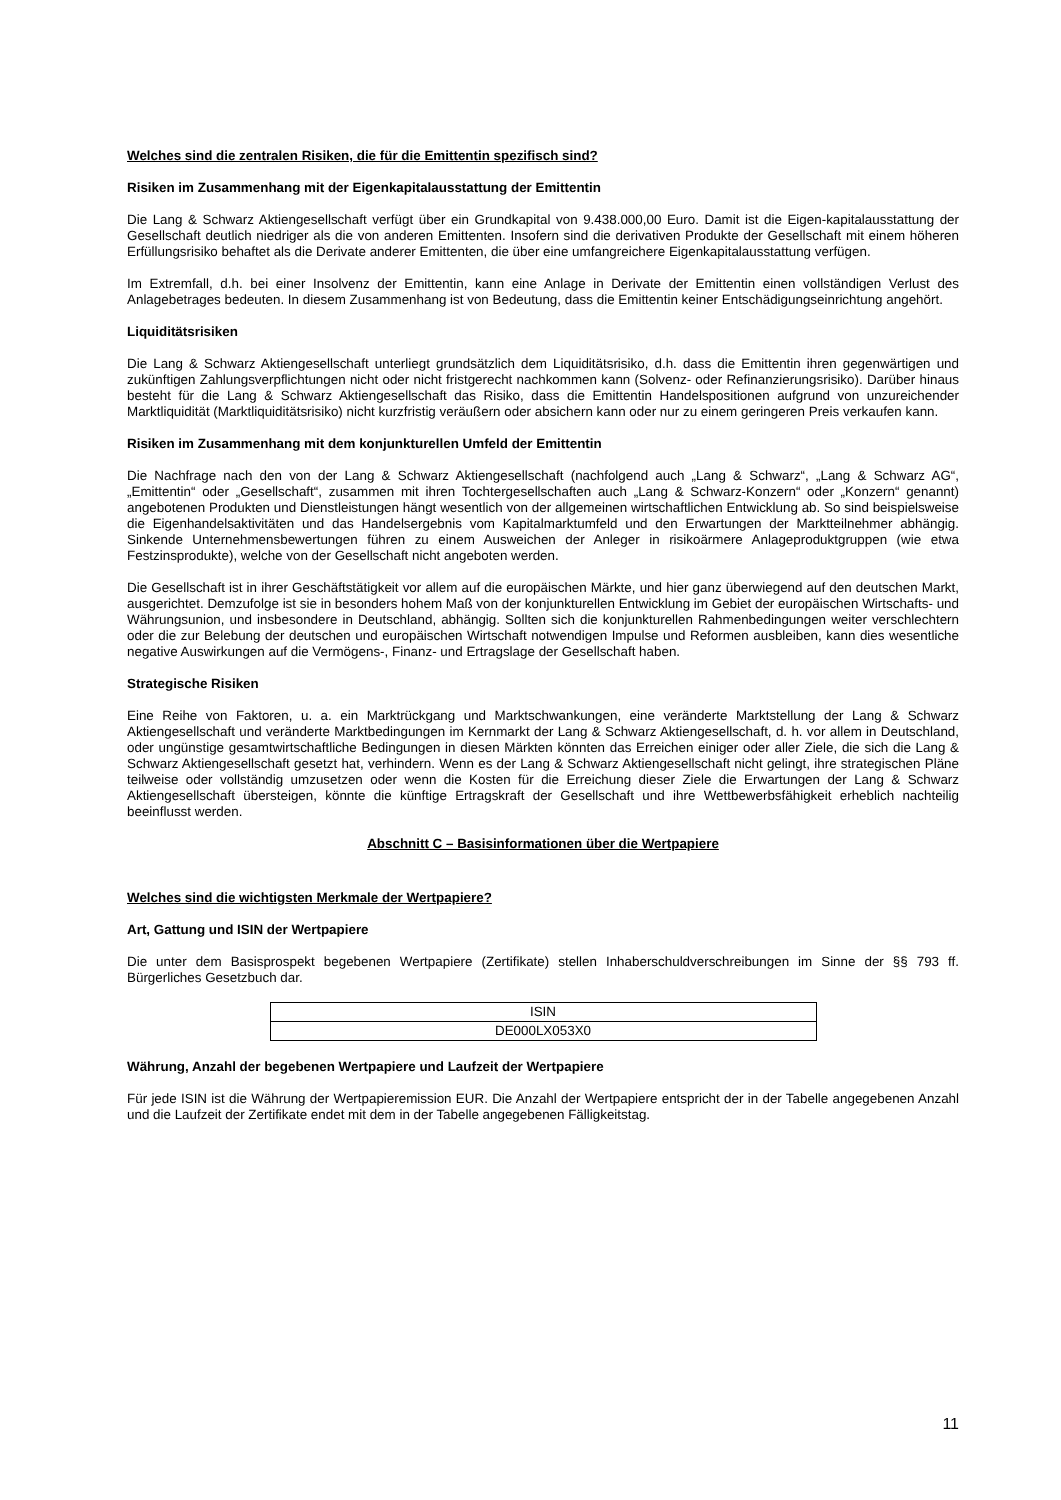Welches sind die zentralen Risiken, die für die Emittentin spezifisch sind?
Risiken im Zusammenhang mit der Eigenkapitalausstattung der Emittentin
Die Lang & Schwarz Aktiengesellschaft verfügt über ein Grundkapital von 9.438.000,00 Euro. Damit ist die Eigen-kapitalausstattung der Gesellschaft deutlich niedriger als die von anderen Emittenten. Insofern sind die derivativen Produkte der Gesellschaft mit einem höheren Erfüllungsrisiko behaftet als die Derivate anderer Emittenten, die über eine umfangreichere Eigenkapitalausstattung verfügen.
Im Extremfall, d.h. bei einer Insolvenz der Emittentin, kann eine Anlage in Derivate der Emittentin einen vollständigen Verlust des Anlagebetrages bedeuten. In diesem Zusammenhang ist von Bedeutung, dass die Emittentin keiner Entschädigungseinrichtung angehört.
Liquiditätsrisiken
Die Lang & Schwarz Aktiengesellschaft unterliegt grundsätzlich dem Liquiditätsrisiko, d.h. dass die Emittentin ihren gegenwärtigen und zukünftigen Zahlungsverpflichtungen nicht oder nicht fristgerecht nachkommen kann (Solvenz- oder Refinanzierungsrisiko). Darüber hinaus besteht für die Lang & Schwarz Aktiengesellschaft das Risiko, dass die Emittentin Handelspositionen aufgrund von unzureichender Marktliquidität (Marktliquiditätsrisiko) nicht kurzfristig veräußern oder absichern kann oder nur zu einem geringeren Preis verkaufen kann.
Risiken im Zusammenhang mit dem konjunkturellen Umfeld der Emittentin
Die Nachfrage nach den von der Lang & Schwarz Aktiengesellschaft (nachfolgend auch „Lang & Schwarz“, „Lang & Schwarz AG“, „Emittentin“ oder „Gesellschaft“, zusammen mit ihren Tochtergesellschaften auch „Lang & Schwarz-Konzern“ oder „Konzern“ genannt) angebotenen Produkten und Dienstleistungen hängt wesentlich von der allgemeinen wirtschaftlichen Entwicklung ab. So sind beispielsweise die Eigenhandelsaktivitäten und das Handelsergebnis vom Kapitalmarktumfeld und den Erwartungen der Marktteilnehmer abhängig. Sinkende Unternehmensbewertungen führen zu einem Ausweichen der Anleger in risikoärmere Anlageproduktgruppen (wie etwa Festzinsprodukte), welche von der Gesellschaft nicht angeboten werden.
Die Gesellschaft ist in ihrer Geschäftstätigkeit vor allem auf die europäischen Märkte, und hier ganz überwiegend auf den deutschen Markt, ausgerichtet. Demzufolge ist sie in besonders hohem Maß von der konjunkturellen Entwicklung im Gebiet der europäischen Wirtschafts- und Währungsunion, und insbesondere in Deutschland, abhängig. Sollten sich die konjunkturellen Rahmenbedingungen weiter verschlechtern oder die zur Belebung der deutschen und europäischen Wirtschaft notwendigen Impulse und Reformen ausbleiben, kann dies wesentliche negative Auswirkungen auf die Vermögens-, Finanz- und Ertragslage der Gesellschaft haben.
Strategische Risiken
Eine Reihe von Faktoren, u. a. ein Marktrückgang und Marktschwankungen, eine veränderte Marktstellung der Lang & Schwarz Aktiengesellschaft und veränderte Marktbedingungen im Kernmarkt der Lang & Schwarz Aktiengesellschaft, d. h. vor allem in Deutschland, oder ungünstige gesamtwirtschaftliche Bedingungen in diesen Märkten könnten das Erreichen einiger oder aller Ziele, die sich die Lang & Schwarz Aktiengesellschaft gesetzt hat, verhindern. Wenn es der Lang & Schwarz Aktiengesellschaft nicht gelingt, ihre strategischen Pläne teilweise oder vollständig umzusetzen oder wenn die Kosten für die Erreichung dieser Ziele die Erwartungen der Lang & Schwarz Aktiengesellschaft übersteigen, könnte die künftige Ertragskraft der Gesellschaft und ihre Wettbewerbsfähigkeit erheblich nachteilig beeinflusst werden.
Abschnitt C – Basisinformationen über die Wertpapiere
Welches sind die wichtigsten Merkmale der Wertpapiere?
Art, Gattung und ISIN der Wertpapiere
Die unter dem Basisprospekt begebenen Wertpapiere (Zertifikate) stellen Inhaberschuldverschreibungen im Sinne der §§ 793 ff. Bürgerliches Gesetzbuch dar.
| ISIN |
| DE000LX053X0 |
Währung, Anzahl der begebenen Wertpapiere und Laufzeit der Wertpapiere
Für jede ISIN ist die Währung der Wertpapieremission EUR. Die Anzahl der Wertpapiere entspricht der in der Tabelle angegebenen Anzahl und die Laufzeit der Zertifikate endet mit dem in der Tabelle angegebenen Fälligkeitstag.
11